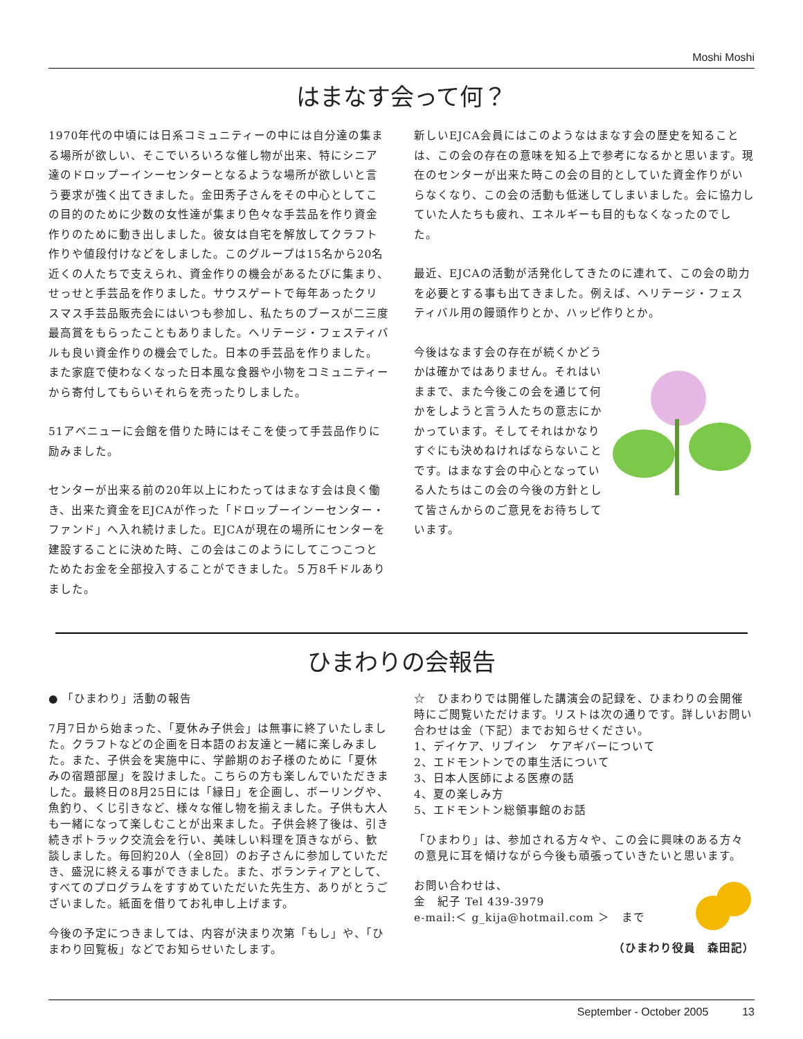Moshi Moshi
はまなす会って何？
1970年代の中頃には日系コミュニティーの中には自分達の集まる場所が欲しい、そこでいろいろな催し物が出来、特にシニア達のドロップーインーセンターとなるような場所が欲しいと言う要求が強く出てきました。金田秀子さんをその中心としてこの目的のために少数の女性達が集まり色々な手芸品を作り資金作りのために動き出しました。彼女は自宅を解放してクラフト作りや値段付けなどをしました。このグループは15名から20名近くの人たちで支えられ、資金作りの機会があるたびに集まり、せっせと手芸品を作りました。サウスゲートで毎年あったクリスマス手芸品販売会にはいつも参加し、私たちのブースが二三度最高賞をもらったこともありました。ヘリテージ・フェスティバルも良い資金作りの機会でした。日本の手芸品を作りました。また家庭で使わなくなった日本風な食器や小物をコミュニティーから寄付してもらいそれらを売ったりしました。
51アベニューに会館を借りた時にはそこを使って手芸品作りに励みました。
センターが出来る前の20年以上にわたってはまなす会は良く働き、出来た資金をEJCAが作った「ドロップーインーセンター・ファンド」へ入れ続けました。EJCAが現在の場所にセンターを建設することに決めた時、この会はこのようにしてこつこつとためたお金を全部投入することができました。５万8千ドルありました。
新しいEJCA会員にはこのようなはまなす会の歴史を知ることは、この会の存在の意味を知る上で参考になるかと思います。現在のセンターが出来た時この会の目的としていた資金作りがいらなくなり、この会の活動も低迷してしまいました。会に協力していた人たちも疲れ、エネルギーも目的もなくなったのでした。
最近、EJCAの活動が活発化してきたのに連れて、この会の助力を必要とする事も出てきました。例えば、ヘリテージ・フェスティバル用の饅頭作りとか、ハッピ作りとか。
今後はなます会の存在が続くかどうかは確かではありません。それはいままで、また今後この会を通じて何かをしようと言う人たちの意志にかかっています。そしてそれはかなりすぐにも決めねければならないことです。はまなす会の中心となっている人たちはこの会の今後の方針として皆さんからのご意見をお待ちしています。
ひまわりの会報告
● 「ひまわり」活動の報告
7月7日から始まった、「夏休み子供会」は無事に終了いたしました。クラフトなどの企画を日本語のお友達と一緒に楽しみました。また、子供会を実施中に、学齢期のお子様のために「夏休みの宿題部屋」を設けました。こちらの方も楽しんでいただきました。最終日の8月25日には「縁日」を企画し、ボーリングや、魚釣り、くじ引きなど、様々な催し物を揃えました。子供も大人も一緒になって楽しむことが出来ました。子供会終了後は、引き続きポトラック交流会を行い、美味しい料理を頂きながら、歓談しました。毎回約20人（全8回）のお子さんに参加していただき、盛況に終える事ができました。また、ボランティアとして、すべてのプログラムをすすめていただいた先生方、ありがとうございました。紙面を借りてお礼申し上げます。
今後の予定につきましては、内容が決まり次第「もし」や、「ひまわり回覧板」などでお知らせいたします。
☆　ひまわりでは開催した講演会の記録を、ひまわりの会開催時にご閲覧いただけます。リストは次の通りです。詳しいお問い合わせは金（下記）までお知らせください。
1、デイケア、リブイン　ケアギバーについて
2、エドモントンでの車生活について
3、日本人医師による医療の話
4、夏の楽しみ方
5、エドモントン総領事館のお話
「ひまわり」は、参加される方々や、この会に興味のある方々の意見に耳を傾けながら今後も頑張っていきたいと思います。
お問い合わせは、
金　紀子 Tel 439-3979
e-mail:＜ g_kija@hotmail.com ＞　まで
（ひまわり役員　森田記）
September - October 2005 13